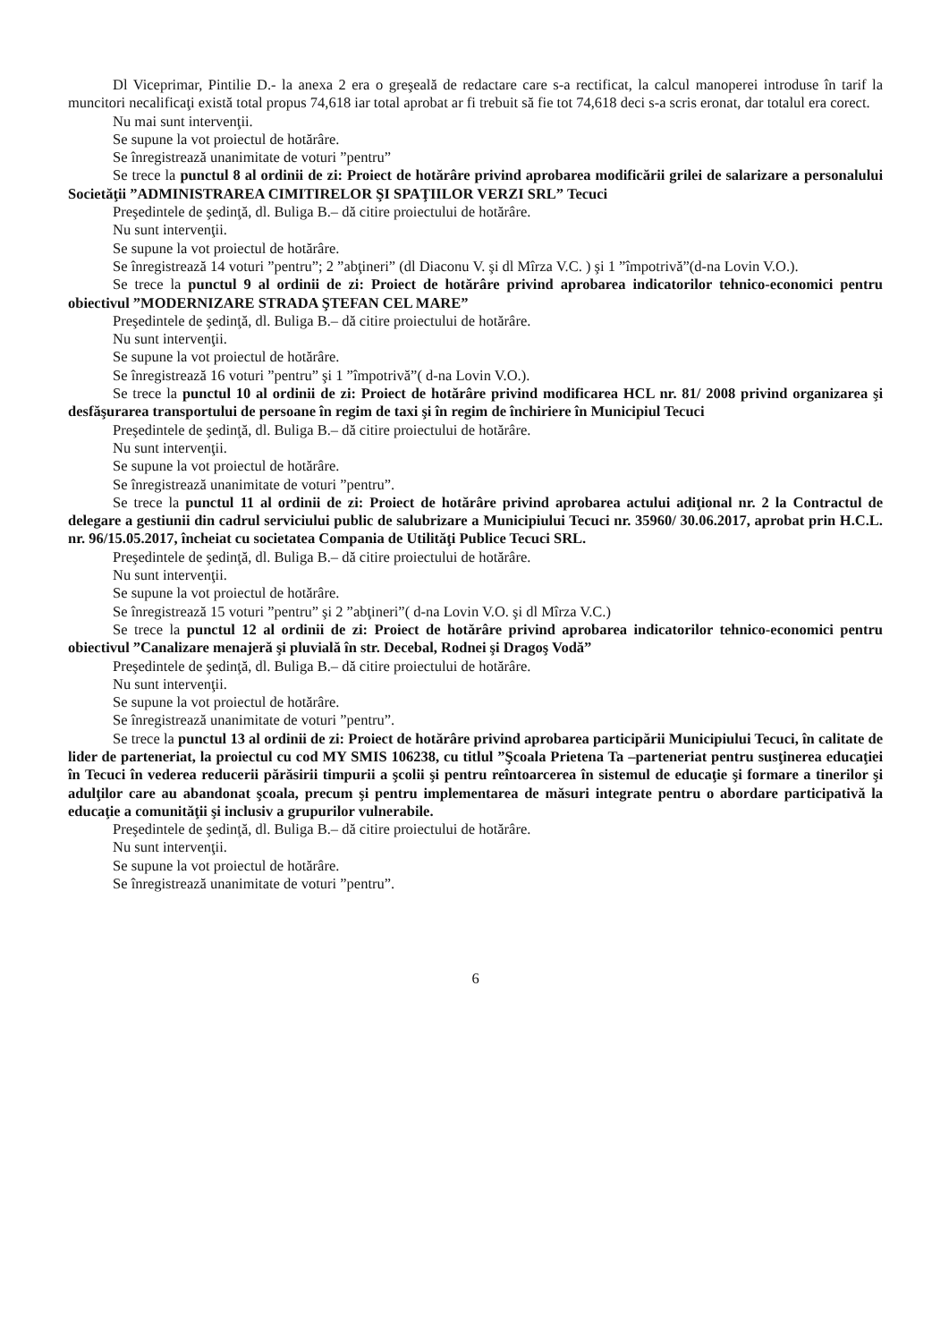Dl Viceprimar, Pintilie D.- la anexa 2 era o greşeală de redactare care s-a rectificat, la calcul manoperei introduse în tarif la muncitori necalificaţi există total propus 74,618 iar total aprobat ar fi trebuit să fie tot 74,618 deci s-a scris eronat, dar totalul era corect.
Nu mai sunt intervenţii.
Se supune la vot proiectul de hotărâre.
Se înregistrează unanimitate de voturi ”pentru”
Se trece la punctul 8 al ordinii de zi: Proiect de hotărâre privind aprobarea modificării grilei de salarizare a personalului Societăţii ”ADMINISTRAREA CIMITIRELOR ŞI SPAŢIILOR VERZI SRL” Tecuci
Preşedintele de şedinţă, dl. Buliga B.– dă citire proiectului de hotărâre.
Nu sunt intervenţii.
Se supune la vot proiectul de hotărâre.
Se înregistrează 14 voturi ”pentru”; 2 ”abţineri” (dl Diaconu V. şi dl Mîrza V.C. ) şi 1 ”împotrivă”(d-na Lovin V.O.).
Se trece la punctul 9 al ordinii de zi: Proiect de hotărâre privind aprobarea indicatorilor tehnico-economici pentru obiectivul ”MODERNIZARE STRADA ŞTEFAN CEL MARE”
Preşedintele de şedinţă, dl. Buliga B.– dă citire proiectului de hotărâre.
Nu sunt intervenţii.
Se supune la vot proiectul de hotărâre.
Se înregistrează 16 voturi ”pentru” şi 1 ”împotrivă”( d-na Lovin V.O.).
Se trece la punctul 10 al ordinii de zi: Proiect de hotărâre privind modificarea HCL nr. 81/ 2008 privind organizarea şi desfăşurarea transportului de persoane în regim de taxi şi în regim de închiriere în Municipiul Tecuci
Preşedintele de şedinţă, dl. Buliga B.– dă citire proiectului de hotărâre.
Nu sunt intervenţii.
Se supune la vot proiectul de hotărâre.
Se înregistrează unanimitate de voturi ”pentru”.
Se trece la punctul 11 al ordinii de zi: Proiect de hotărâre privind aprobarea actului adiţional nr. 2 la Contractul de delegare a gestiunii din cadrul serviciului public de salubrizare a Municipiului Tecuci nr. 35960/ 30.06.2017, aprobat prin H.C.L. nr. 96/15.05.2017, încheiat cu societatea Compania de Utilităţi Publice Tecuci SRL.
Preşedintele de şedinţă, dl. Buliga B.– dă citire proiectului de hotărâre.
Nu sunt intervenţii.
Se supune la vot proiectul de hotărâre.
Se înregistrează 15 voturi ”pentru” şi 2 ”abţineri”( d-na Lovin V.O. şi dl Mîrza V.C.)
Se trece la punctul 12 al ordinii de zi: Proiect de hotărâre privind aprobarea indicatorilor tehnico-economici pentru obiectivul ”Canalizare menajeră şi pluvială în str. Decebal, Rodnei şi Dragoş Vodă”
Preşedintele de şedinţă, dl. Buliga B.– dă citire proiectului de hotărâre.
Nu sunt intervenţii.
Se supune la vot proiectul de hotărâre.
Se înregistrează unanimitate de voturi ”pentru”.
Se trece la punctul 13 al ordinii de zi: Proiect de hotărâre privind aprobarea participării Municipiului Tecuci, în calitate de lider de parteneriat, la proiectul cu cod MY SMIS 106238, cu titlul ”Şcoala Prietena Ta –parteneriat pentru susţinerea educaţiei în Tecuci în vederea reducerii părăsirii timpurii a şcolii şi pentru reîntoarcerea în sistemul de educaţie şi formare a tinerilor şi adulţilor care au abandonat şcoala, precum şi pentru implementarea de măsuri integrate pentru o abordare participativă la educaţie a comunităţii şi inclusiv a grupurilor vulnerabile.
Preşedintele de şedinţă, dl. Buliga B.– dă citire proiectului de hotărâre.
Nu sunt intervenţii.
Se supune la vot proiectul de hotărâre.
Se înregistrează unanimitate de voturi ”pentru”.
6